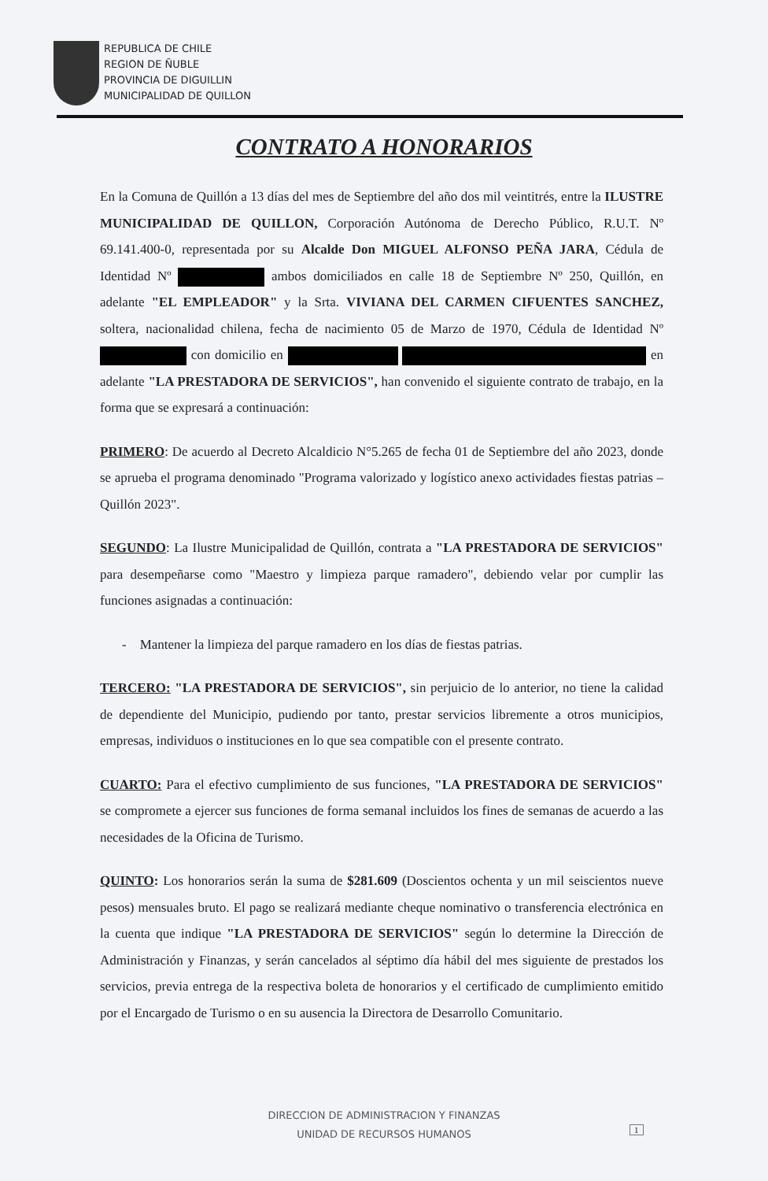REPUBLICA DE CHILE
REGION DE ÑUBLE
PROVINCIA DE DIGUILLIN
MUNICIPALIDAD DE QUILLON
CONTRATO A HONORARIOS
En la Comuna de Quillón a 13 días del mes de Septiembre del año dos mil veintitrés, entre la ILUSTRE MUNICIPALIDAD DE QUILLON, Corporación Autónoma de Derecho Público, R.U.T. Nº 69.141.400-0, representada por su Alcalde Don MIGUEL ALFONSO PEÑA JARA, Cédula de Identidad Nº ambos domiciliados en calle 18 de Septiembre Nº 250, Quillón, en adelante "EL EMPLEADOR" y la Srta. VIVIANA DEL CARMEN CIFUENTES SANCHEZ, soltera, nacionalidad chilena, fecha de nacimiento 05 de Marzo de 1970, Cédula de Identidad Nº con domicilio en en adelante "LA PRESTADORA DE SERVICIOS", han convenido el siguiente contrato de trabajo, en la forma que se expresará a continuación:
PRIMERO: De acuerdo al Decreto Alcaldicio N°5.265 de fecha 01 de Septiembre del año 2023, donde se aprueba el programa denominado "Programa valorizado y logístico anexo actividades fiestas patrias – Quillón 2023".
SEGUNDO: La Ilustre Municipalidad de Quillón, contrata a "LA PRESTADORA DE SERVICIOS" para desempeñarse como "Maestro y limpieza parque ramadero", debiendo velar por cumplir las funciones asignadas a continuación:
- Mantener la limpieza del parque ramadero en los días de fiestas patrias.
TERCERO: "LA PRESTADORA DE SERVICIOS", sin perjuicio de lo anterior, no tiene la calidad de dependiente del Municipio, pudiendo por tanto, prestar servicios libremente a otros municipios, empresas, individuos o instituciones en lo que sea compatible con el presente contrato.
CUARTO: Para el efectivo cumplimiento de sus funciones, "LA PRESTADORA DE SERVICIOS" se compromete a ejercer sus funciones de forma semanal incluidos los fines de semanas de acuerdo a las necesidades de la Oficina de Turismo.
QUINTO: Los honorarios serán la suma de $281.609 (Doscientos ochenta y un mil seiscientos nueve pesos) mensuales bruto. El pago se realizará mediante cheque nominativo o transferencia electrónica en la cuenta que indique "LA PRESTADORA DE SERVICIOS" según lo determine la Dirección de Administración y Finanzas, y serán cancelados al séptimo día hábil del mes siguiente de prestados los servicios, previa entrega de la respectiva boleta de honorarios y el certificado de cumplimiento emitido por el Encargado de Turismo o en su ausencia la Directora de Desarrollo Comunitario.
DIRECCION DE ADMINISTRACION Y FINANZAS
UNIDAD DE RECURSOS HUMANOS
1